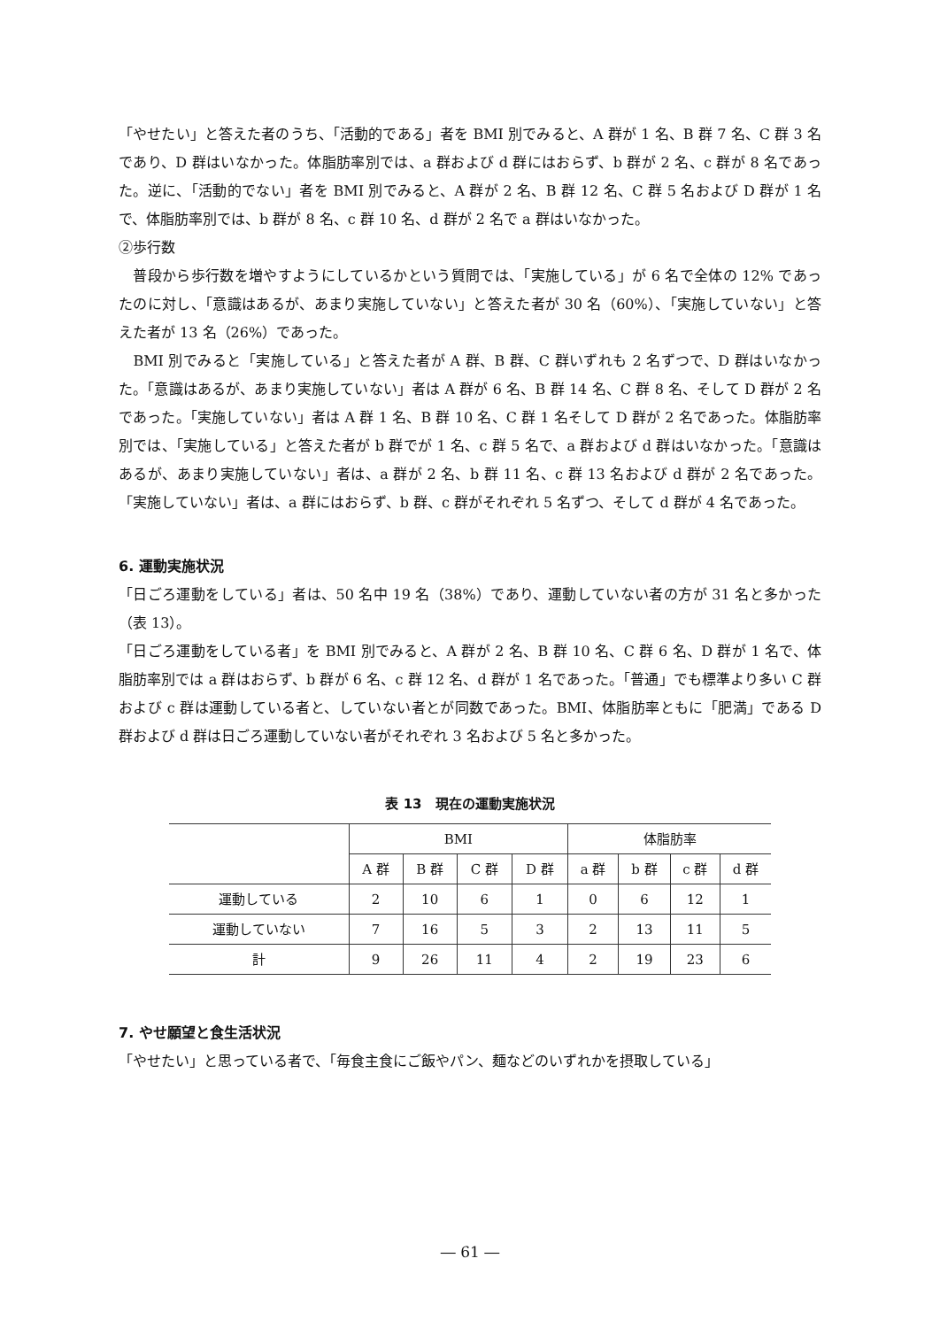「やせたい」と答えた者のうち、「活動的である」者を BMI 別でみると、A 群が 1 名、B 群 7 名、C 群 3 名であり、D 群はいなかった。体脂肪率別では、a 群および d 群にはおらず、b 群が 2 名、c 群が 8 名であった。逆に、「活動的でない」者を BMI 別でみると、A 群が 2 名、B 群 12 名、C 群 5 名および D 群が 1 名で、体脂肪率別では、b 群が 8 名、c 群 10 名、d 群が 2 名で a 群はいなかった。
②歩行数
　普段から歩行数を増やすようにしているかという質問では、「実施している」が 6 名で全体の 12% であったのに対し、「意識はあるが、あまり実施していない」と答えた者が 30 名（60%）、「実施していない」と答えた者が 13 名（26%）であった。
　BMI 別でみると「実施している」と答えた者が A 群、B 群、C 群いずれも 2 名ずつで、D 群はいなかった。「意識はあるが、あまり実施していない」者は A 群が 6 名、B 群 14 名、C 群 8 名、そして D 群が 2 名であった。「実施していない」者は A 群 1 名、B 群 10 名、C 群 1 名そして D 群が 2 名であった。体脂肪率別では、「実施している」と答えた者が b 群でが 1 名、c 群 5 名で、a 群および d 群はいなかった。「意識はあるが、あまり実施していない」者は、a 群が 2 名、b 群 11 名、c 群 13 名および d 群が 2 名であった。「実施していない」者は、a 群にはおらず、b 群、c 群がそれぞれ 5 名ずつ、そして d 群が 4 名であった。
6. 運動実施状況
「日ごろ運動をしている」者は、50 名中 19 名（38%）であり、運動していない者の方が 31 名と多かった（表 13）。
「日ごろ運動をしている者」を BMI 別でみると、A 群が 2 名、B 群 10 名、C 群 6 名、D 群が 1 名で、体脂肪率別では a 群はおらず、b 群が 6 名、c 群 12 名、d 群が 1 名であった。「普通」でも標準より多い C 群および c 群は運動している者と、していない者とが同数であった。BMI、体脂肪率ともに「肥満」である D 群および d 群は日ごろ運動していない者がそれぞれ 3 名および 5 名と多かった。
表 13　現在の運動実施状況
| | BMI | | | | 体脂肪率 | | | |
| --- | --- | --- | --- | --- | --- | --- | --- | --- |
| | A 群 | B 群 | C 群 | D 群 | a 群 | b 群 | c 群 | d 群 |
| 運動している | 2 | 10 | 6 | 1 | 0 | 6 | 12 | 1 |
| 運動していない | 7 | 16 | 5 | 3 | 2 | 13 | 11 | 5 |
| 計 | 9 | 26 | 11 | 4 | 2 | 19 | 23 | 6 |
7. やせ願望と食生活状況
「やせたい」と思っている者で、「毎食主食にご飯やパン、麺などのいずれかを摂取している」
― 61 ―